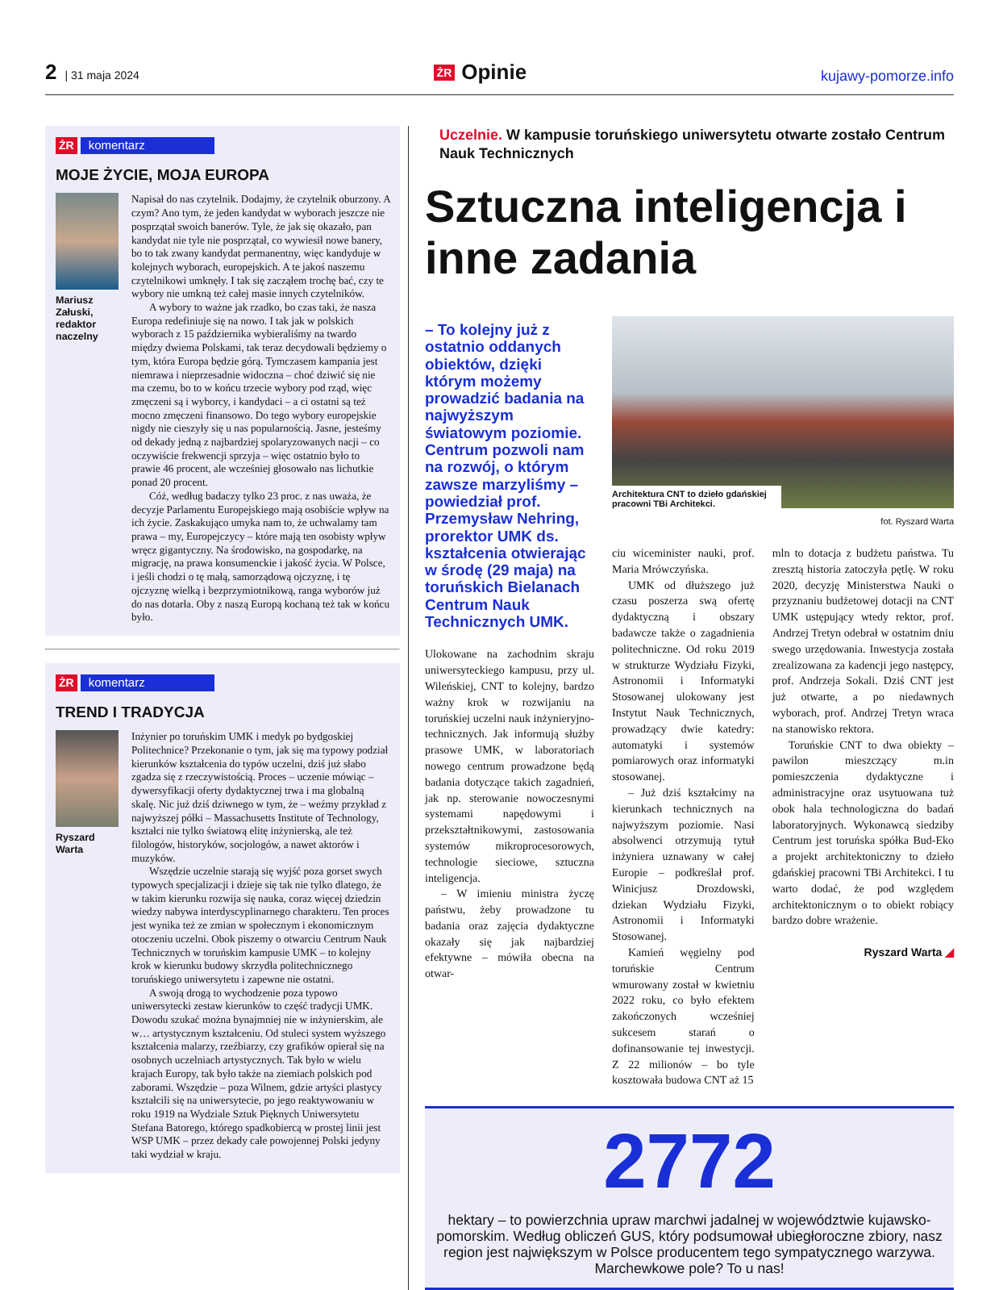2 | 31 maja 2024
ŻR Opinie
kujawy-pomorze.info
ŻR komentarz
MOJE ŻYCIE, MOJA EUROPA
Mariusz Załuski, redaktor naczelny
Napisał do nas czytelnik. Dodajmy, że czytelnik oburzony. A czym? Ano tym, że jeden kandydat w wyborach jeszcze nie posprzątał swoich banerów. Tyle, że jak się okazało, pan kandydat nie tyle nie posprzątał, co wywiesił nowe banery, bo to tak zwany kandydat permanentny, więc kandyduje w kolejnych wyborach, europejskich. A te jakoś naszemu czytelnikowi umknęły. I tak się zacząłem trochę bać, czy te wybory nie umkną też całej masie innych czytelników.
A wybory to ważne jak rzadko, bo czas taki, że nasza Europa redefiniuje się na nowo. I tak jak w polskich wyborach z 15 października wybieraliśmy na twardo między dwiema Polskami, tak teraz decydowali będziemy o tym, która Europa będzie górą. Tymczasem kampania jest niemrawa i nieprzesadnie widoczna – choć dziwić się nie ma czemu, bo to w końcu trzecie wybory pod rząd, więc zmęczeni są i wyborcy, i kandydaci – a ci ostatni są też mocno zmęczeni finansowo. Do tego wybory europejskie nigdy nie cieszyły się u nas popularnością. Jasne, jesteśmy od dekady jedną z najbardziej spolaryzowanych nacji – co oczywiście frekwencji sprzyja – więc ostatnio było to prawie 46 procent, ale wcześniej głosowało nas lichutkie ponad 20 procent.
Cóż, według badaczy tylko 23 proc. z nas uważa, że decyzje Parlamentu Europejskiego mają osobiście wpływ na ich życie. Zaskakująco umyka nam to, że uchwalamy tam prawa – my, Europejczycy – które mają ten osobisty wpływ wręcz gigantyczny. Na środowisko, na gospodarkę, na migrację, na prawa konsumenckie i jakość życia. W Polsce, i jeśli chodzi o tę małą, samorządową ojczyznę, i tę ojczyznę wielką i bezprzymiotnikową, ranga wyborów już do nas dotarła. Oby z naszą Europą kochaną też tak w końcu było.
ŻR komentarz
TREND I TRADYCJA
Ryszard Warta
Inżynier po toruńskim UMK i medyk po bydgoskiej Politechnice? Przekonanie o tym, jak się ma typowy podział kierunków kształcenia do typów uczelni, dziś już słabo zgadza się z rzeczywistością. Proces – uczenie mówiąc – dywersyfikacji oferty dydaktycznej trwa i ma globalną skalę. Nic już dziś dziwnego w tym, że – weźmy przykład z najwyższej półki – Massachusetts Institute of Technology, kształci nie tylko światową elitę inżynierską, ale też filologów, historyków, socjologów, a nawet aktorów i muzyków.
Wszędzie uczelnie starają się wyjść poza gorset swych typowych specjalizacji i dzieje się tak nie tylko dlatego, że w takim kierunku rozwija się nauka, coraz więcej dziedzin wiedzy nabywa interdyscyplinarnego charakteru. Ten proces jest wynika też ze zmian w społecznym i ekonomicznym otoczeniu uczelni. Obok piszemy o otwarciu Centrum Nauk Technicznych w toruńskim kampusie UMK – to kolejny krok w kierunku budowy skrzydła politechnicznego toruńskiego uniwersytetu i zapewne nie ostatni.
A swoją drogą to wychodzenie poza typowo uniwersytecki zestaw kierunków to część tradycji UMK. Dowodu szukać można bynajmniej nie w inżynierskim, ale w… artystycznym kształceniu. Od stuleci system wyższego kształcenia malarzy, rzeźbiarzy, czy grafików opierał się na osobnych uczelniach artystycznych. Tak było w wielu krajach Europy, tak było także na ziemiach polskich pod zaborami. Wszędzie – poza Wilnem, gdzie artyści plastycy kształcili się na uniwersytecie, po jego reaktywowaniu w roku 1919 na Wydziale Sztuk Pięknych Uniwersytetu Stefana Batorego, którego spadkobiercą w prostej linii jest WSP UMK – przez dekady całe powojennej Polski jedyny taki wydział w kraju.
Uczelnie. W kampusie toruńskiego uniwersytetu otwarte zostało Centrum Nauk Technicznych
Sztuczna inteligencja i inne zadania
– To kolejny już z ostatnio oddanych obiektów, dzięki którym możemy prowadzić badania na najwyższym światowym poziomie. Centrum pozwoli nam na rozwój, o którym zawsze marzyliśmy – powiedział prof. Przemysław Nehring, prorektor UMK ds. kształcenia otwierając w środę (29 maja) na toruńskich Bielanach Centrum Nauk Technicznych UMK.
Ulokowane na zachodnim skraju uniwersyteckiego kampusu, przy ul. Wileńskiej, CNT to kolejny, bardzo ważny krok w rozwijaniu na toruńskiej uczelni nauk inżynieryjno-technicznych. Jak informują służby prasowe UMK, w laboratoriach nowego centrum prowadzone będą badania dotyczące takich zagadnień, jak np. sterowanie nowoczesnymi systemami napędowymi i przekształtnikowymi, zastosowania systemów mikroprocesorowych, technologie sieciowe, sztuczna inteligencja.
– W imieniu ministra życzę państwu, żeby prowadzone tu badania oraz zajęcia dydaktyczne okazały się jak najbardziej efektywne – mówiła obecna na otwar-
Architektura CNT to dzieło gdańskiej pracowni TBi Architekci.
fot. Ryszard Warta
ciu wiceminister nauki, prof. Maria Mrówczyńska.
UMK od dłuższego już czasu poszerza swą ofertę dydaktyczną i obszary badawcze także o zagadnienia politechniczne. Od roku 2019 w strukturze Wydziału Fizyki, Astronomii i Informatyki Stosowanej ulokowany jest Instytut Nauk Technicznych, prowadzący dwie katedry: automatyki i systemów pomiarowych oraz informatyki stosowanej.
– Już dziś kształcimy na kierunkach technicznych na najwyższym poziomie. Nasi absolwenci otrzymują tytuł inżyniera uznawany w całej Europie – podkreślał prof. Winicjusz Drozdowski, dziekan Wydziału Fizyki, Astronomii i Informatyki Stosowanej.
Kamień węgielny pod toruńskie Centrum wmurowany został w kwietniu 2022 roku, co było efektem zakończonych wcześniej sukcesem starań o dofinansowanie tej inwestycji. Z 22 milionów – bo tyle kosztowała budowa CNT aż 15
mln to dotacja z budżetu państwa. Tu zresztą historia zatoczyła pętlę. W roku 2020, decyzję Ministerstwa Nauki o przyznaniu budżetowej dotacji na CNT UMK ustępujący wtedy rektor, prof. Andrzej Tretyn odebrał w ostatnim dniu swego urzędowania. Inwestycja została zrealizowana za kadencji jego następcy, prof. Andrzeja Sokali. Dziś CNT jest już otwarte, a po niedawnych wyborach, prof. Andrzej Tretyn wraca na stanowisko rektora.
Toruńskie CNT to dwa obiekty – pawilon mieszczący m.in pomieszczenia dydaktyczne i administracyjne oraz usytuowana tuż obok hala technologiczna do badań laboratoryjnych. Wykonawcą siedziby Centrum jest toruńska spółka Bud-Eko a projekt architektoniczny to dzieło gdańskiej pracowni TBi Architekci. I tu warto dodać, że pod względem architektonicznym o to obiekt robiący bardzo dobre wrażenie.
Ryszard Warta ◢
2772
hektary – to powierzchnia upraw marchwi jadalnej w województwie kujawsko-pomorskim. Według obliczeń GUS, który podsumował ubiegłoroczne zbiory, nasz region jest największym w Polsce producentem tego sympatycznego warzywa. Marchewkowe pole? To u nas!